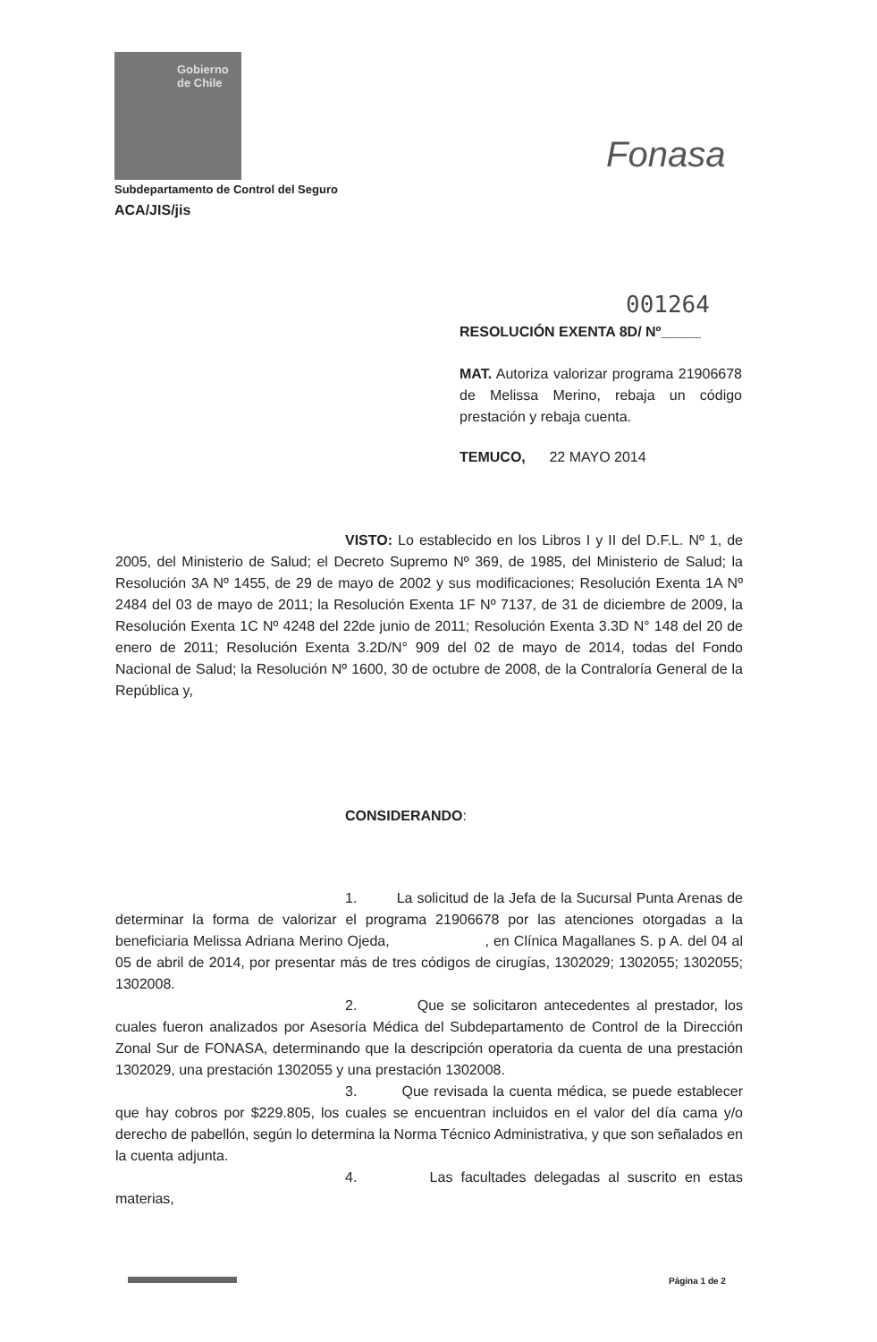Gobierno
de Chile
Fonasa
Subdepartamento de Control del Seguro
ACA/JIS/jis
001264
RESOLUCIÓN EXENTA 8D/ Nº_____
MAT. Autoriza valorizar programa 21906678 de Melissa Merino, rebaja un código prestación y rebaja cuenta.
TEMUCO, 22 MAYO 2014
VISTO: Lo establecido en los Libros I y II del D.F.L. Nº 1, de 2005, del Ministerio de Salud; el Decreto Supremo Nº 369, de 1985, del Ministerio de Salud; la Resolución 3A Nº 1455, de 29 de mayo de 2002 y sus modificaciones; Resolución Exenta 1A Nº 2484 del 03 de mayo de 2011; la Resolución Exenta 1F Nº 7137, de 31 de diciembre de 2009, la Resolución Exenta 1C Nº 4248 del 22de junio de 2011; Resolución Exenta 3.3D N° 148 del 20 de enero de 2011; Resolución Exenta 3.2D/N° 909 del 02 de mayo de 2014, todas del Fondo Nacional de Salud; la Resolución Nº 1600, 30 de octubre de 2008, de la Contraloría General de la República y,
CONSIDERANDO:
1. La solicitud de la Jefa de la Sucursal Punta Arenas de determinar la forma de valorizar el programa 21906678 por las atenciones otorgadas a la beneficiaria Melissa Adriana Merino Ojeda, , en Clínica Magallanes S. p A. del 04 al 05 de abril de 2014, por presentar más de tres códigos de cirugías, 1302029; 1302055; 1302055; 1302008.
2. Que se solicitaron antecedentes al prestador, los cuales fueron analizados por Asesoría Médica del Subdepartamento de Control de la Dirección Zonal Sur de FONASA, determinando que la descripción operatoria da cuenta de una prestación 1302029, una prestación 1302055 y una prestación 1302008.
3. Que revisada la cuenta médica, se puede establecer que hay cobros por $229.805, los cuales se encuentran incluidos en el valor del día cama y/o derecho de pabellón, según lo determina la Norma Técnico Administrativa, y que son señalados en la cuenta adjunta.
4. Las facultades delegadas al suscrito en estas materias,
Página 1 de 2